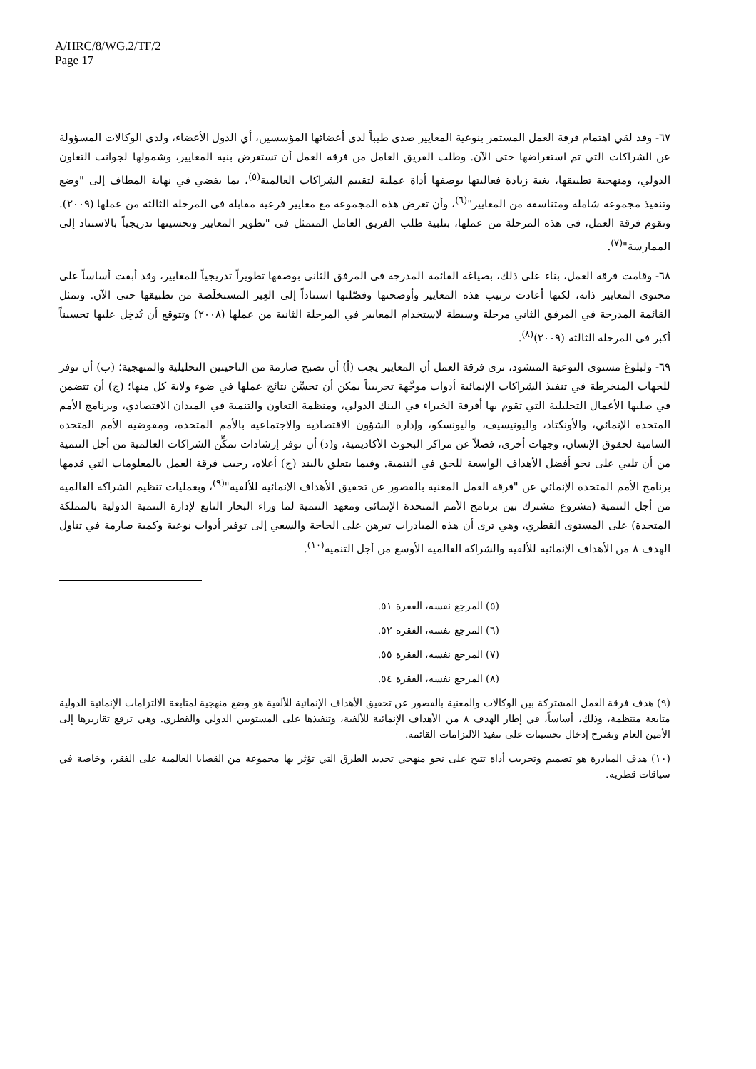A/HRC/8/WG.2/TF/2
Page 17
٦٧- وقد لقي اهتمام فرقة العمل المستمر بنوعية المعايير صدى طيباً لدى أعضائها المؤسسين، أي الدول الأعضاء، ولدى الوكالات المسؤولة عن الشراكات التي تم استعراضها حتى الآن. وطلب الفريق العامل من فرقة العمل أن تستعرض بنية المعايير، وشمولها لجوانب التعاون الدولي، ومنهجية تطبيقها، بغية زيادة فعاليتها بوصفها أداة عملية لتقييم الشراكات العالمية<sup>(٥)</sup>، بما يفضي في نهاية المطاف إلى "وضع وتنفيذ مجموعة شاملة ومتناسقة من المعايير"<sup>(٦)</sup>، وأن تعرض هذه المجموعة مع معايير فرعية مقابلة في المرحلة الثالثة من عملها (٢٠٠٩). وتقوم فرقة العمل، في هذه المرحلة من عملها، بتلبية طلب الفريق العامل المتمثل في "تطوير المعايير وتحسينها تدريجياً بالاستناد إلى الممارسة"<sup>(٧)</sup>.
٦٨- وقامت فرقة العمل، بناء على ذلك، بصياغة القائمة المدرجة في المرفق الثاني بوصفها تطويراً تدريجياً للمعايير، وقد أبقت أساساً على محتوى المعايير ذاته، لكنها أعادت ترتيب هذه المعايير وأوضحتها وفصّلتها استناداً إلى العِبر المستخلَصة من تطبيقها حتى الآن. وتمثل القائمة المدرجة في المرفق الثاني مرحلة وسيطة لاستخدام المعايير في المرحلة الثانية من عملها (٢٠٠٨) وتتوقع أن تُدخِل عليها تحسيناً أكبر في المرحلة الثالثة (٢٠٠٩)<sup>(٨)</sup>.
٦٩- ولبلوغ مستوى النوعية المنشود، ترى فرقة العمل أن المعايير يجب (أ) أن تصبح صارمة من الناحيتين التحليلية والمنهجية؛ (ب) أن توفر للجهات المنخرطة في تنفيذ الشراكات الإنمائية أدوات موجَّهة تجريبياً يمكن أن تحسِّن نتائج عملها في ضوء ولاية كل منها؛ (ج) أن تتضمن في صلبها الأعمال التحليلية التي تقوم بها أفرقة الخبراء في البنك الدولي، ومنظمة التعاون والتنمية في الميدان الاقتصادي، وبرنامج الأمم المتحدة الإنمائي، والأونكتاد، واليونيسيف، واليونسكو، وإدارة الشؤون الاقتصادية والاجتماعية بالأمم المتحدة، ومفوضية الأمم المتحدة السامية لحقوق الإنسان، وجهات أخرى، فضلاً عن مراكز البحوث الأكاديمية، و(د) أن توفر إرشادات تمكِّن الشراكات العالمية من أجل التنمية من أن تلبي على نحو أفضل الأهداف الواسعة للحق في التنمية. وفيما يتعلق بالبند (ج) أعلاه، رحبت فرقة العمل بالمعلومات التي قدمها برنامج الأمم المتحدة الإنمائي عن "فرقة العمل المعنية بالقصور عن تحقيق الأهداف الإنمائية للألفية"<sup>(٩)</sup>، وبعمليات تنظيم الشراكة العالمية من أجل التنمية (مشروع مشترك بين برنامج الأمم المتحدة الإنمائي ومعهد التنمية لما وراء البحار التابع لإدارة التنمية الدولية بالمملكة المتحدة) على المستوى القطري، وهي ترى أن هذه المبادرات تبرهن على الحاجة والسعي إلى توفير أدوات نوعية وكمية صارمة في تناول الهدف ٨ من الأهداف الإنمائية للألفية والشراكة العالمية الأوسع من أجل التنمية<sup>(١٠)</sup>.
(٥) المرجع نفسه، الفقرة ٥١.
(٦) المرجع نفسه، الفقرة ٥٢.
(٧) المرجع نفسه، الفقرة ٥٥.
(٨) المرجع نفسه، الفقرة ٥٤.
(٩) هدف فرقة العمل المشتركة بين الوكالات والمعنية بالقصور عن تحقيق الأهداف الإنمائية للألفية هو وضع منهجية لمتابعة الالتزامات الإنمائية الدولية متابعة منتظمة، وذلك، أساساً، في إطار الهدف ٨ من الأهداف الإنمائية للألفية، وتنفيذها على المستويين الدولي والقطري. وهي ترفع تقاريرها إلى الأمين العام وتقترح إدخال تحسينات على تنفيذ الالتزامات القائمة.
(١٠) هدف المبادرة هو تصميم وتجريب أداة تتيح على نحو منهجي تحديد الطرق التي تؤثر بها مجموعة من القضايا العالمية على الفقر، وخاصة في سياقات قطرية.